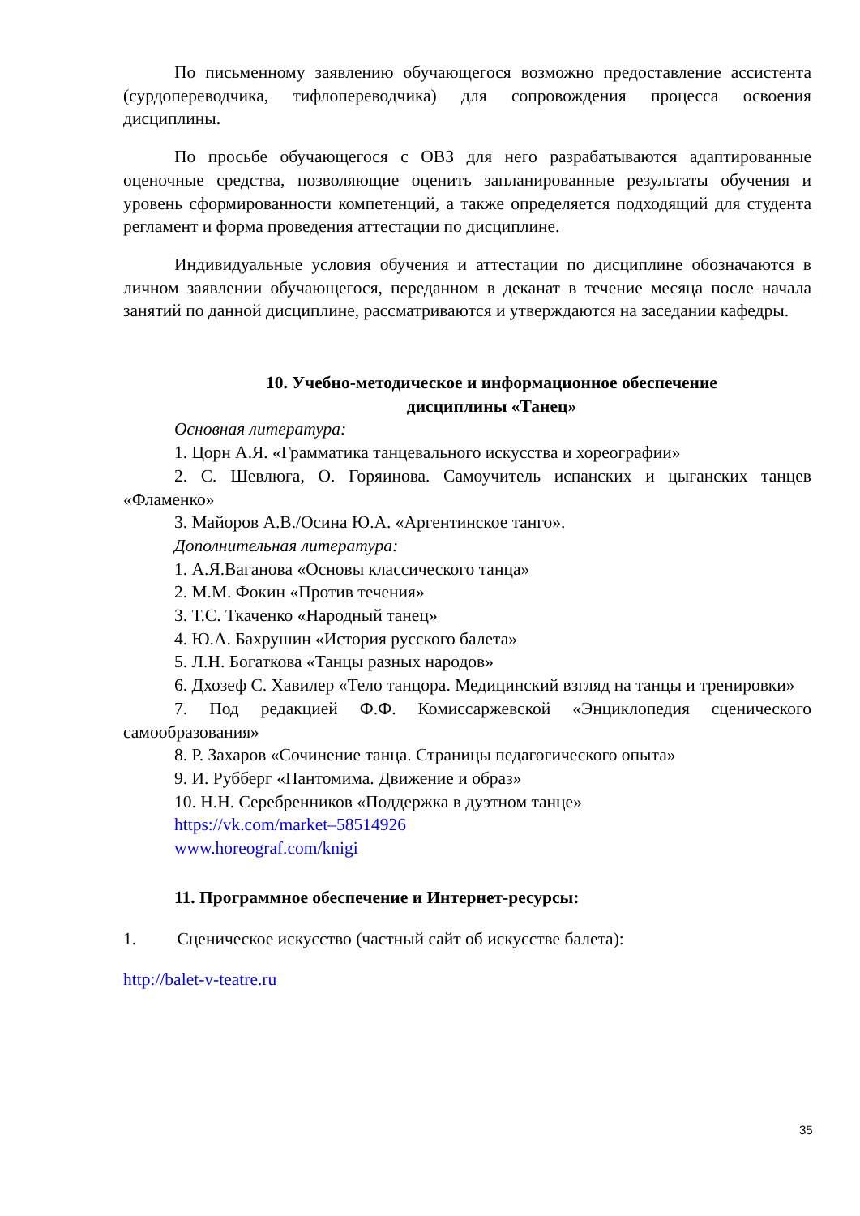По письменному заявлению обучающегося возможно предоставление ассистента (сурдопереводчика, тифлопереводчика) для сопровождения процесса освоения дисциплины.
По просьбе обучающегося с ОВЗ для него разрабатываются адаптированные оценочные средства, позволяющие оценить запланированные результаты обучения и уровень сформированности компетенций, а также определяется подходящий для студента регламент и форма проведения аттестации по дисциплине.
Индивидуальные условия обучения и аттестации по дисциплине обозначаются в личном заявлении обучающегося, переданном в деканат в течение месяца после начала занятий по данной дисциплине, рассматриваются и утверждаются на заседании кафедры.
10. Учебно-методическое и информационное обеспечение
дисциплины «Танец»
Основная литература:
1. Цорн А.Я. «Грамматика танцевального искусства и хореографии»
2. С. Шевлюга, О. Горяинова. Самоучитель испанских и цыганских танцев «Фламенко»
3. Майоров А.В./Осина Ю.А. «Аргентинское танго».
Дополнительная литература:
1. А.Я.Ваганова «Основы классического танца»
2. М.М. Фокин «Против течения»
3. Т.С. Ткаченко «Народный танец»
4. Ю.А. Бахрушин «История русского балета»
5. Л.Н. Богаткова «Танцы разных народов»
6. Дхозеф С. Хавилер «Тело танцора. Медицинский взгляд на танцы и тренировки»
7. Под редакцией Ф.Ф. Комиссаржевской «Энциклопедия сценического самообразования»
8. Р. Захаров «Сочинение танца. Страницы педагогического опыта»
9. И. Рубберг «Пантомима. Движение и образ»
10. Н.Н. Серебренников «Поддержка в дуэтном танце»
https://vk.com/market–58514926
www.horeograf.com/knigi
11. Программное обеспечение и Интернет-ресурсы:
1. Сценическое искусство (частный сайт об искусстве балета):
http://balet-v-teatre.ru
35